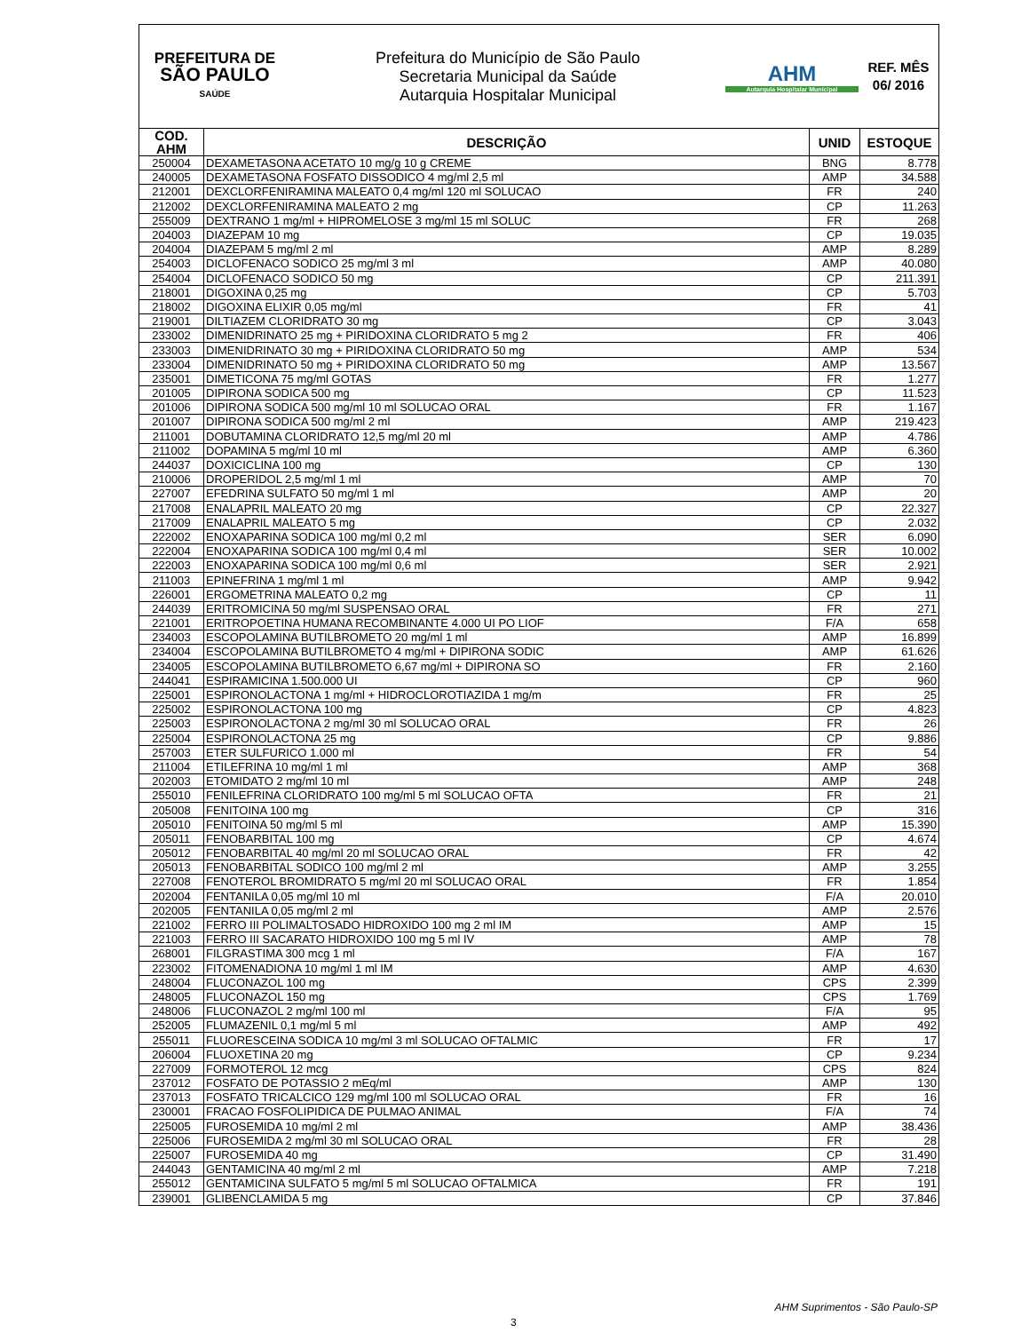PREFEITURA DE
SÃO PAULO
SAÚDE
Prefeitura do Município de São Paulo
Secretaria Municipal da Saúde
Autarquia Hospitalar Municipal
AHM
Autarquia Hospitalar Municipal
REF. MÊS
06/ 2016
| COD. AHM | DESCRIÇÃO | UNID | ESTOQUE |
| --- | --- | --- | --- |
| 250004 | DEXAMETASONA ACETATO 10 mg/g 10 g CREME | BNG | 8.778 |
| 240005 | DEXAMETASONA FOSFATO DISSODICO 4 mg/ml 2,5 ml | AMP | 34.588 |
| 212001 | DEXCLORFENIRAMINA MALEATO 0,4 mg/ml 120 ml SOLUCAO | FR | 240 |
| 212002 | DEXCLORFENIRAMINA MALEATO 2 mg | CP | 11.263 |
| 255009 | DEXTRANO 1 mg/ml + HIPROMELOSE 3 mg/ml 15 ml SOLUC | FR | 268 |
| 204003 | DIAZEPAM 10 mg | CP | 19.035 |
| 204004 | DIAZEPAM 5 mg/ml 2 ml | AMP | 8.289 |
| 254003 | DICLOFENACO SODICO 25 mg/ml 3 ml | AMP | 40.080 |
| 254004 | DICLOFENACO SODICO 50 mg | CP | 211.391 |
| 218001 | DIGOXINA 0,25 mg | CP | 5.703 |
| 218002 | DIGOXINA ELIXIR 0,05 mg/ml | FR | 41 |
| 219001 | DILTIAZEM CLORIDRATO 30 mg | CP | 3.043 |
| 233002 | DIMENIDRINATO 25 mg + PIRIDOXINA CLORIDRATO 5 mg 2 | FR | 406 |
| 233003 | DIMENIDRINATO 30 mg + PIRIDOXINA CLORIDRATO 50 mg | AMP | 534 |
| 233004 | DIMENIDRINATO 50 mg + PIRIDOXINA CLORIDRATO 50 mg | AMP | 13.567 |
| 235001 | DIMETICONA 75 mg/ml GOTAS | FR | 1.277 |
| 201005 | DIPIRONA SODICA 500 mg | CP | 11.523 |
| 201006 | DIPIRONA SODICA 500 mg/ml 10 ml SOLUCAO ORAL | FR | 1.167 |
| 201007 | DIPIRONA SODICA 500 mg/ml 2 ml | AMP | 219.423 |
| 211001 | DOBUTAMINA CLORIDRATO 12,5 mg/ml 20 ml | AMP | 4.786 |
| 211002 | DOPAMINA 5 mg/ml 10 ml | AMP | 6.360 |
| 244037 | DOXICICLINA 100 mg | CP | 130 |
| 210006 | DROPERIDOL 2,5 mg/ml 1 ml | AMP | 70 |
| 227007 | EFEDRINA SULFATO 50 mg/ml 1 ml | AMP | 20 |
| 217008 | ENALAPRIL MALEATO 20 mg | CP | 22.327 |
| 217009 | ENALAPRIL MALEATO 5 mg | CP | 2.032 |
| 222002 | ENOXAPARINA SODICA 100 mg/ml 0,2 ml | SER | 6.090 |
| 222004 | ENOXAPARINA SODICA 100 mg/ml 0,4 ml | SER | 10.002 |
| 222003 | ENOXAPARINA SODICA 100 mg/ml 0,6 ml | SER | 2.921 |
| 211003 | EPINEFRINA 1 mg/ml 1 ml | AMP | 9.942 |
| 226001 | ERGOMETRINA MALEATO 0,2 mg | CP | 11 |
| 244039 | ERITROMICINA 50 mg/ml SUSPENSAO ORAL | FR | 271 |
| 221001 | ERITROPOETINA HUMANA RECOMBINANTE 4.000 UI PO LIOF | F/A | 658 |
| 234003 | ESCOPOLAMINA BUTILBROMETO 20 mg/ml 1 ml | AMP | 16.899 |
| 234004 | ESCOPOLAMINA BUTILBROMETO 4 mg/ml + DIPIRONA SODIC | AMP | 61.626 |
| 234005 | ESCOPOLAMINA BUTILBROMETO 6,67 mg/ml + DIPIRONA SO | FR | 2.160 |
| 244041 | ESPIRAMICINA 1.500.000 UI | CP | 960 |
| 225001 | ESPIRONOLACTONA 1 mg/ml + HIDROCLOROTIAZIDA 1 mg/m | FR | 25 |
| 225002 | ESPIRONOLACTONA 100 mg | CP | 4.823 |
| 225003 | ESPIRONOLACTONA 2 mg/ml 30 ml SOLUCAO ORAL | FR | 26 |
| 225004 | ESPIRONOLACTONA 25 mg | CP | 9.886 |
| 257003 | ETER SULFURICO 1.000 ml | FR | 54 |
| 211004 | ETILEFRINA 10 mg/ml 1 ml | AMP | 368 |
| 202003 | ETOMIDATO 2 mg/ml 10 ml | AMP | 248 |
| 255010 | FENILEFRINA CLORIDRATO 100 mg/ml 5 ml SOLUCAO OFTA | FR | 21 |
| 205008 | FENITOINA 100 mg | CP | 316 |
| 205010 | FENITOINA 50 mg/ml 5 ml | AMP | 15.390 |
| 205011 | FENOBARBITAL 100 mg | CP | 4.674 |
| 205012 | FENOBARBITAL 40 mg/ml 20 ml SOLUCAO ORAL | FR | 42 |
| 205013 | FENOBARBITAL SODICO 100 mg/ml 2 ml | AMP | 3.255 |
| 227008 | FENOTEROL BROMIDRATO 5 mg/ml 20 ml SOLUCAO ORAL | FR | 1.854 |
| 202004 | FENTANILA 0,05 mg/ml 10 ml | F/A | 20.010 |
| 202005 | FENTANILA 0,05 mg/ml 2 ml | AMP | 2.576 |
| 221002 | FERRO III POLIMALTOSADO HIDROXIDO 100 mg 2 ml IM | AMP | 15 |
| 221003 | FERRO III SACARATO HIDROXIDO 100 mg 5 ml IV | AMP | 78 |
| 268001 | FILGRASTIMA 300 mcg 1 ml | F/A | 167 |
| 223002 | FITOMENADIONA 10 mg/ml 1 ml IM | AMP | 4.630 |
| 248004 | FLUCONAZOL 100 mg | CPS | 2.399 |
| 248005 | FLUCONAZOL 150 mg | CPS | 1.769 |
| 248006 | FLUCONAZOL 2 mg/ml 100 ml | F/A | 95 |
| 252005 | FLUMAZENIL 0,1 mg/ml 5 ml | AMP | 492 |
| 255011 | FLUORESCEINA SODICA 10 mg/ml 3 ml SOLUCAO OFTALMIC | FR | 17 |
| 206004 | FLUOXETINA 20 mg | CP | 9.234 |
| 227009 | FORMOTEROL 12 mcg | CPS | 824 |
| 237012 | FOSFATO DE POTASSIO 2 mEq/ml | AMP | 130 |
| 237013 | FOSFATO TRICALCICO 129 mg/ml 100 ml SOLUCAO ORAL | FR | 16 |
| 230001 | FRACAO FOSFOLIPIDICA DE PULMAO ANIMAL | F/A | 74 |
| 225005 | FUROSEMIDA 10 mg/ml 2 ml | AMP | 38.436 |
| 225006 | FUROSEMIDA 2 mg/ml 30 ml SOLUCAO ORAL | FR | 28 |
| 225007 | FUROSEMIDA 40 mg | CP | 31.490 |
| 244043 | GENTAMICINA 40 mg/ml 2 ml | AMP | 7.218 |
| 255012 | GENTAMICINA SULFATO 5 mg/ml 5 ml SOLUCAO OFTALMICA | FR | 191 |
| 239001 | GLIBENCLAMIDA 5 mg | CP | 37.846 |
AHM Suprimentos - São Paulo-SP
3